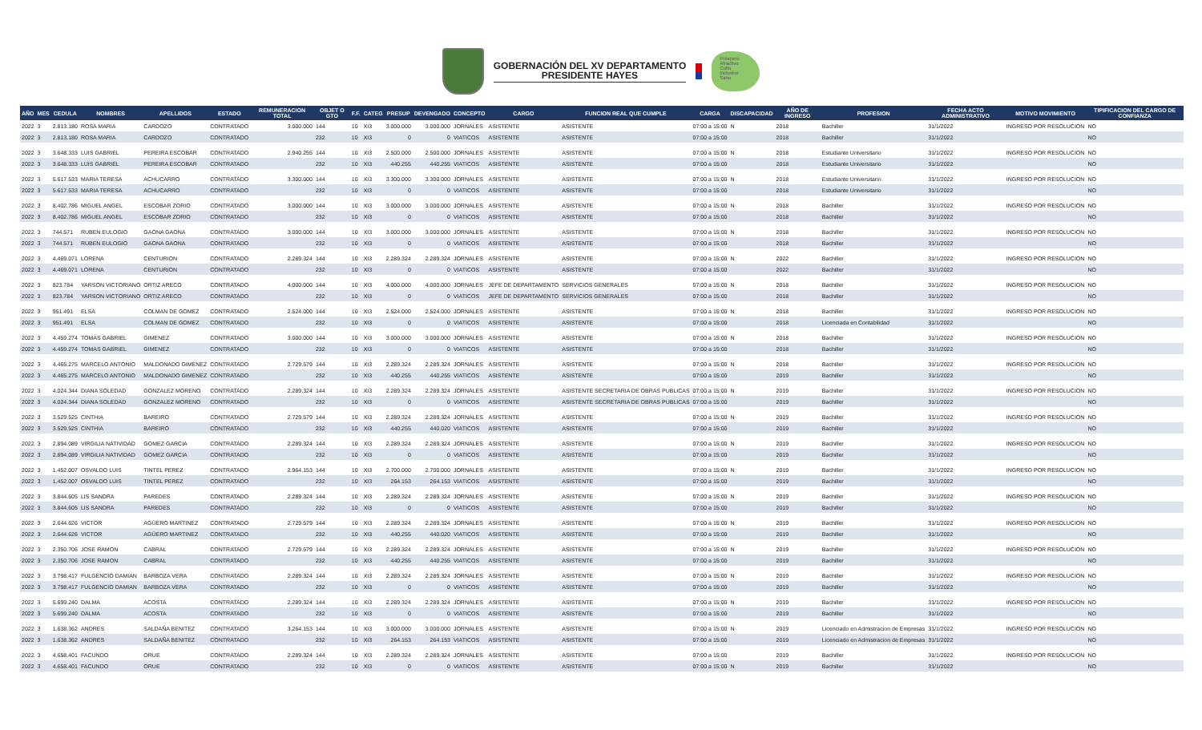GOBERNACIÓN DEL XV DEPARTAMENTO
PRESIDENTE HAYES
Próspero
Atractivo
Culto
Inclusivo
Sano
| AÑO | MES | CEDULA | NOMBRES | APELLIDOS | ESTADO | REMUNERACION TOTAL | OBJET O GTO | F.F. | CATEG | PRESUP | DEVENGADO | CONCEPTO | CARGO | FUNCION REAL QUE CUMPLE | CARGA | DISCAPACIDAD | AÑO DE INGRESO | PROFESION | FECHA ACTO ADMINISTRATIVO | MOTIVO MOVIMIENTO | TIPIFICACION DEL CARGO DE CONFIANZA |
| --- | --- | --- | --- | --- | --- | --- | --- | --- | --- | --- | --- | --- | --- | --- | --- | --- | --- | --- | --- | --- | --- |
| 2022 | 3 | 2.813.180 | ROSA MARIA | CARDOZO | CONTRATADO | 3.000.000 | 144 | 10 | XI3 | 3.000.000 | 3.000.000 | JORNALES | ASISTENTE | ASISTENTE | 07:00 a 15:00 | N | 2018 | Bachiller | 31/1/2022 | INGRESO POR RESOLUCION | NO |
| 2022 | 3 | 2.813.180 | ROSA MARIA | CARDOZO | CONTRATADO | | 232 | 10 | XI3 | 0 | 0 | VIATICOS | ASISTENTE | ASISTENTE | 07:00 a 15:00 | | 2018 | Bachiller | 31/1/2022 | | NO |
| 2022 | 3 | 3.648.333 | LUIS GABRIEL | PEREIRA ESCOBAR | CONTRATADO | 2.940.255 | 144 | 10 | XI3 | 2.500.000 | 2.500.000 | JORNALES | ASISTENTE | ASISTENTE | 07:00 a 15:00 | N | 2018 | Estudiante Universitario | 31/1/2022 | INGRESO POR RESOLUCION | NO |
| 2022 | 3 | 3.648.333 | LUIS GABRIEL | PEREIRA ESCOBAR | CONTRATADO | | 232 | 10 | XI3 | 440.255 | 440.255 | VIATICOS | ASISTENTE | ASISTENTE | 07:00 a 15:00 | | 2018 | Estudiante Universitario | 31/1/2022 | | NO |
| 2022 | 3 | 5.617.533 | MARIA TERESA | ACHUCARRO | CONTRATADO | 3.300.000 | 144 | 10 | XI3 | 3.300.000 | 3.300.000 | JORNALES | ASISTENTE | ASISTENTE | 07:00 a 15:00 | N | 2018 | Estudiante Universitario | 31/1/2022 | INGRESO POR RESOLUCION | NO |
| 2022 | 3 | 5.617.533 | MARIA TERESA | ACHUCARRO | CONTRATADO | | 232 | 10 | XI3 | 0 | 0 | VIATICOS | ASISTENTE | ASISTENTE | 07:00 a 15:00 | | 2018 | Estudiante Universitario | 31/1/2022 | | NO |
| 2022 | 3 | 8.402.786 | MIGUEL ANGEL | ESCOBAR ZORIO | CONTRATADO | 3.000.000 | 144 | 10 | XI3 | 3.000.000 | 3.000.000 | JORNALES | ASISTENTE | ASISTENTE | 07:00 a 15:00 | N | 2018 | Bachiller | 31/1/2022 | INGRESO POR RESOLUCION | NO |
| 2022 | 3 | 8.402.786 | MIGUEL ANGEL | ESCOBAR ZORIO | CONTRATADO | | 232 | 10 | XI3 | 0 | 0 | VIATICOS | ASISTENTE | ASISTENTE | 07:00 a 15:00 | | 2018 | Bachiller | 31/1/2022 | | NO |
| 2022 | 3 | 744.571 | RUBEN EULOGIO | GAONA GAONA | CONTRATADO | 3.000.000 | 144 | 10 | XI3 | 3.000.000 | 3.000.000 | JORNALES | ASISTENTE | ASISTENTE | 07:00 a 15:00 | N | 2018 | Bachiller | 31/1/2022 | INGRESO POR RESOLUCION | NO |
| 2022 | 3 | 744.571 | RUBEN EULOGIO | GAONA GAONA | CONTRATADO | | 232 | 10 | XI3 | 0 | 0 | VIATICOS | ASISTENTE | ASISTENTE | 07:00 a 15:00 | | 2018 | Bachiller | 31/1/2022 | | NO |
| 2022 | 3 | 4.469.071 | LORENA | CENTURION | CONTRATADO | 2.289.324 | 144 | 10 | XI3 | 2.289.324 | 2.289.324 | JORNALES | ASISTENTE | ASISTENTE | 07:00 a 15:00 | N | 2022 | Bachiller | 31/1/2022 | INGRESO POR RESOLUCION | NO |
| 2022 | 3 | 4.469.071 | LORENA | CENTURION | CONTRATADO | | 232 | 10 | XI3 | 0 | 0 | VIATICOS | ASISTENTE | ASISTENTE | 07:00 a 15:00 | | 2022 | Bachiller | 31/1/2022 | | NO |
| 2022 | 3 | 823.784 | YARSON VICTORIANO | ORTIZ ARECO | CONTRATADO | 4.000.000 | 144 | 10 | XI3 | 4.000.000 | 4.000.000 | JORNALES | JEFE DE DEPARTAMENTO | SERVICIOS GENERALES | 07:00 a 15:00 | N | 2018 | Bachiller | 31/1/2022 | INGRESO POR RESOLUCION | NO |
| 2022 | 3 | 823.784 | YARSON VICTORIANO | ORTIZ ARECO | CONTRATADO | | 232 | 10 | XI3 | 0 | 0 | VIATICOS | JEFE DE DEPARTAMENTO | SERVICIOS GENERALES | 07:00 a 15:00 | | 2018 | Bachiller | 31/1/2022 | | NO |
| 2022 | 3 | 951.491 | ELSA | COLMAN DE GOMEZ | CONTRATADO | 2.524.000 | 144 | 10 | XI3 | 2.524.000 | 2.524.000 | JORNALES | ASISTENTE | ASISTENTE | 07:00 a 15:00 | N | 2018 | Bachiller | 31/1/2022 | INGRESO POR RESOLUCION | NO |
| 2022 | 3 | 951.491 | ELSA | COLMAN DE GOMEZ | CONTRATADO | | 232 | 10 | XI3 | 0 | 0 | VIATICOS | ASISTENTE | ASISTENTE | 07:00 a 15:00 | | 2018 | Licenciada en Contabilidad | 31/1/2022 | | NO |
| 2022 | 3 | 4.459.274 | TOMAS GABRIEL | GIMENEZ | CONTRATADO | 3.000.000 | 144 | 10 | XI3 | 3.000.000 | 3.000.000 | JORNALES | ASISTENTE | ASISTENTE | 07:00 a 15:00 | N | 2018 | Bachiller | 31/1/2022 | INGRESO POR RESOLUCION | NO |
| 2022 | 3 | 4.459.274 | TOMAS GABRIEL | GIMENEZ | CONTRATADO | | 232 | 10 | XI3 | 0 | 0 | VIATICOS | ASISTENTE | ASISTENTE | 07:00 a 15:00 | | 2018 | Bachiller | 31/1/2022 | | NO |
| 2022 | 3 | 4.465.275 | MARCELO ANTONIO | MALDONADO GIMENEZ | CONTRATADO | 2.729.579 | 144 | 10 | XI3 | 2.289.324 | 2.289.324 | JORNALES | ASISTENTE | ASISTENTE | 07:00 a 15:00 | N | 2018 | Bachiller | 31/1/2022 | INGRESO POR RESOLUCION | NO |
| 2022 | 3 | 4.465.275 | MARCELO ANTONIO | MALDONADO GIMENEZ | CONTRATADO | | 232 | 10 | XI3 | 440.255 | 440.255 | VIATICOS | ASISTENTE | ASISTENTE | 07:00 a 15:00 | | 2019 | Bachiller | 31/1/2022 | | NO |
| 2022 | 3 | 4.024.344 | DIANA SOLEDAD | GONZALEZ MORENO | CONTRATADO | 2.289.324 | 144 | 10 | XI3 | 2.289.324 | 2.289.324 | JORNALES | ASISTENTE | ASISTENTE SECRETARIA DE OBRAS PUBLICAS | 07:00 a 15:00 | N | 2019 | Bachiller | 31/1/2022 | INGRESO POR RESOLUCION | NO |
| 2022 | 3 | 4.024.344 | DIANA SOLEDAD | GONZALEZ MORENO | CONTRATADO | | 232 | 10 | XI3 | 0 | 0 | VIATICOS | ASISTENTE | ASISTENTE SECRETARIA DE OBRAS PUBLICAS | 07:00 a 15:00 | | 2019 | Bachiller | 31/1/2022 | | NO |
| 2022 | 3 | 3.529.525 | CINTHIA | BAREIRO | CONTRATADO | 2.729.579 | 144 | 10 | XI3 | 2.289.324 | 2.289.324 | JORNALES | ASISTENTE | ASISTENTE | 07:00 a 15:00 | N | 2019 | Bachiller | 31/1/2022 | INGRESO POR RESOLUCION | NO |
| 2022 | 3 | 3.529.525 | CINTHIA | BAREIRO | CONTRATADO | | 232 | 10 | XI3 | 440.255 | 440.020 | VIATICOS | ASISTENTE | ASISTENTE | 07:00 a 15:00 | | 2019 | Bachiller | 31/1/2022 | | NO |
| 2022 | 3 | 2.894.089 | VIRGILIA NATIVIDAD | GOMEZ GARCIA | CONTRATADO | 2.289.324 | 144 | 10 | XI3 | 2.289.324 | 2.289.324 | JORNALES | ASISTENTE | ASISTENTE | 07:00 a 15:00 | N | 2019 | Bachiller | 31/1/2022 | INGRESO POR RESOLUCION | NO |
| 2022 | 3 | 2.894.089 | VIRGILIA NATIVIDAD | GOMEZ GARCIA | CONTRATADO | | 232 | 10 | XI3 | 0 | 0 | VIATICOS | ASISTENTE | ASISTENTE | 07:00 a 15:00 | | 2019 | Bachiller | 31/1/2022 | | NO |
| 2022 | 3 | 1.452.007 | OSVALDO LUIS | TINTEL PEREZ | CONTRATADO | 2.964.153 | 144 | 10 | XI3 | 2.700.000 | 2.700.000 | JORNALES | ASISTENTE | ASISTENTE | 07:00 a 15:00 | N | 2019 | Bachiller | 31/1/2022 | INGRESO POR RESOLUCION | NO |
| 2022 | 3 | 1.452.007 | OSVALDO LUIS | TINTEL PEREZ | CONTRATADO | | 232 | 10 | XI3 | 264.153 | 264.153 | VIATICOS | ASISTENTE | ASISTENTE | 07:00 a 15:00 | | 2019 | Bachiller | 31/1/2022 | | NO |
| 2022 | 3 | 3.844.605 | LIS SANDRA | PAREDES | CONTRATADO | 2.289.324 | 144 | 10 | XI3 | 2.289.324 | 2.289.324 | JORNALES | ASISTENTE | ASISTENTE | 07:00 a 15:00 | N | 2019 | Bachiller | 31/1/2022 | INGRESO POR RESOLUCION | NO |
| 2022 | 3 | 3.844.605 | LIS SANDRA | PAREDES | CONTRATADO | | 232 | 10 | XI3 | 0 | 0 | VIATICOS | ASISTENTE | ASISTENTE | 07:00 a 15:00 | | 2019 | Bachiller | 31/1/2022 | | NO |
| 2022 | 3 | 2.644.626 | VICTOR | AGÜERO MARTINEZ | CONTRATADO | 2.729.579 | 144 | 10 | XI3 | 2.289.324 | 2.289.324 | JORNALES | ASISTENTE | ASISTENTE | 07:00 a 15:00 | N | 2019 | Bachiller | 31/1/2022 | INGRESO POR RESOLUCION | NO |
| 2022 | 3 | 2.644.626 | VICTOR | AGÜERO MARTINEZ | CONTRATADO | | 232 | 10 | XI3 | 440.255 | 440.020 | VIATICOS | ASISTENTE | ASISTENTE | 07:00 a 15:00 | | 2019 | Bachiller | 31/1/2022 | | NO |
| 2022 | 3 | 2.350.706 | JOSE RAMON | CABRAL | CONTRATADO | 2.729.579 | 144 | 10 | XI3 | 2.289.324 | 2.289.324 | JORNALES | ASISTENTE | ASISTENTE | 07:00 a 15:00 | N | 2019 | Bachiller | 31/1/2022 | INGRESO POR RESOLUCION | NO |
| 2022 | 3 | 2.350.706 | JOSE RAMON | CABRAL | CONTRATADO | | 232 | 10 | XI3 | 440.255 | 440.255 | VIATICOS | ASISTENTE | ASISTENTE | 07:00 a 15:00 | | 2019 | Bachiller | 31/1/2022 | | NO |
| 2022 | 3 | 3.798.417 | FULGENCIO DAMIAN | BARBOZA VERA | CONTRATADO | 2.289.324 | 144 | 10 | XI3 | 2.289.324 | 2.289.324 | JORNALES | ASISTENTE | ASISTENTE | 07:00 a 15:00 | N | 2019 | Bachiller | 31/1/2022 | INGRESO POR RESOLUCION | NO |
| 2022 | 3 | 3.798.417 | FULGENCIO DAMIAN | BARBOZA VERA | CONTRATADO | | 232 | 10 | XI3 | 0 | 0 | VIATICOS | ASISTENTE | ASISTENTE | 07:00 a 15:00 | | 2019 | Bachiller | 31/1/2022 | | NO |
| 2022 | 3 | 5.699.240 | DALMA | ACOSTA | CONTRATADO | 2.289.324 | 144 | 10 | XI3 | 2.289.324 | 2.289.324 | JORNALES | ASISTENTE | ASISTENTE | 07:00 a 15:00 | N | 2019 | Bachiller | 31/1/2022 | INGRESO POR RESOLUCION | NO |
| 2022 | 3 | 5.699.240 | DALMA | ACOSTA | CONTRATADO | | 232 | 10 | XI3 | 0 | 0 | VIATICOS | ASISTENTE | ASISTENTE | 07:00 a 15:00 | | 2019 | Bachiller | 31/1/2022 | | NO |
| 2022 | 3 | 1.638.362 | ANDRES | SALDAÑA BENITEZ | CONTRATADO | 3.264.153 | 144 | 10 | XI3 | 3.000.000 | 3.000.000 | JORNALES | ASISTENTE | ASISTENTE | 07:00 a 15:00 | N | 2019 | Licenciado en Admistracion de Empresas | 31/1/2022 | INGRESO POR RESOLUCION | NO |
| 2022 | 3 | 1.638.362 | ANDRES | SALDAÑA BENITEZ | CONTRATADO | | 232 | 10 | XI3 | 264.153 | 264.153 | VIATICOS | ASISTENTE | ASISTENTE | 07:00 a 15:00 | | 2019 | Licenciado en Admistracion de Empresas | 31/1/2022 | | NO |
| 2022 | 3 | 4.658.401 | FACUNDO | ORUE | CONTRATADO | 2.289.324 | 144 | 10 | XI3 | 2.289.324 | 2.289.324 | JORNALES | ASISTENTE | ASISTENTE | 07:00 a 15:00 | | 2019 | Bachiller | 31/1/2022 | INGRESO POR RESOLUCION | NO |
| 2022 | 3 | 4.658.401 | FACUNDO | ORUE | CONTRATADO | | 232 | 10 | XI3 | 0 | 0 | VIATICOS | ASISTENTE | ASISTENTE | 07:00 a 15:00 | N | 2019 | Bachiller | 31/1/2022 | | NO |